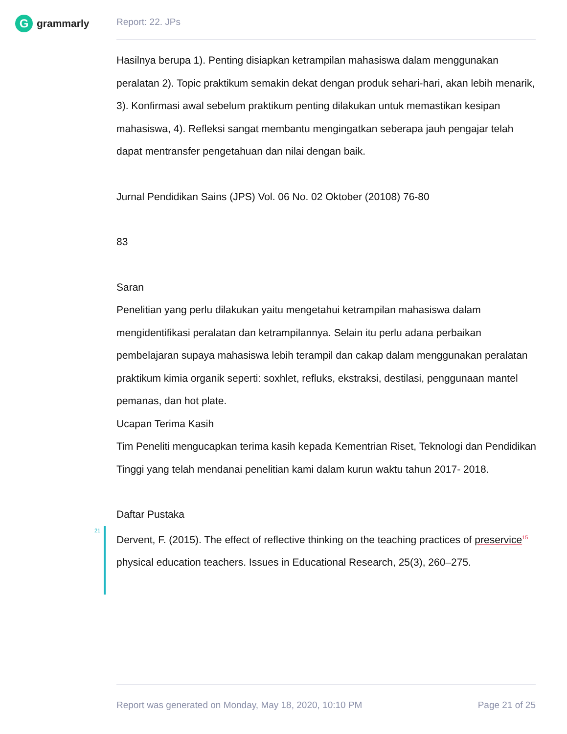Ggrammarly Report: 22. JPs
Hasilnya berupa 1). Penting disiapkan ketrampilan mahasiswa dalam menggunakan peralatan 2). Topic praktikum semakin dekat dengan produk sehari-hari, akan lebih menarik, 3). Konfirmasi awal sebelum praktikum penting dilakukan untuk memastikan kesipan mahasiswa, 4). Refleksi sangat membantu mengingatkan seberapa jauh pengajar telah dapat mentransfer pengetahuan dan nilai dengan baik.
Jurnal Pendidikan Sains (JPS) Vol. 06 No. 02 Oktober (20108) 76-80
83
Saran
Penelitian yang perlu dilakukan yaitu mengetahui ketrampilan mahasiswa dalam mengidentifikasi peralatan dan ketrampilannya. Selain itu perlu adana perbaikan pembelajaran supaya mahasiswa lebih terampil dan cakap dalam menggunakan peralatan praktikum kimia organik seperti: soxhlet, refluks, ekstraksi, destilasi, penggunaan mantel pemanas, dan hot plate.
Ucapan Terima Kasih
Tim Peneliti mengucapkan terima kasih kepada Kementrian Riset, Teknologi dan Pendidikan Tinggi yang telah mendanai penelitian kami dalam kurun waktu tahun 2017- 2018.
Daftar Pustaka
21
Dervent, F. (2015). The effect of reflective thinking on the teaching practices of preservice<sup>15</sup> physical education teachers. Issues in Educational Research, 25(3), 260–275.
Report was generated on Monday, May 18, 2020, 10:10 PM Page 21 of 25